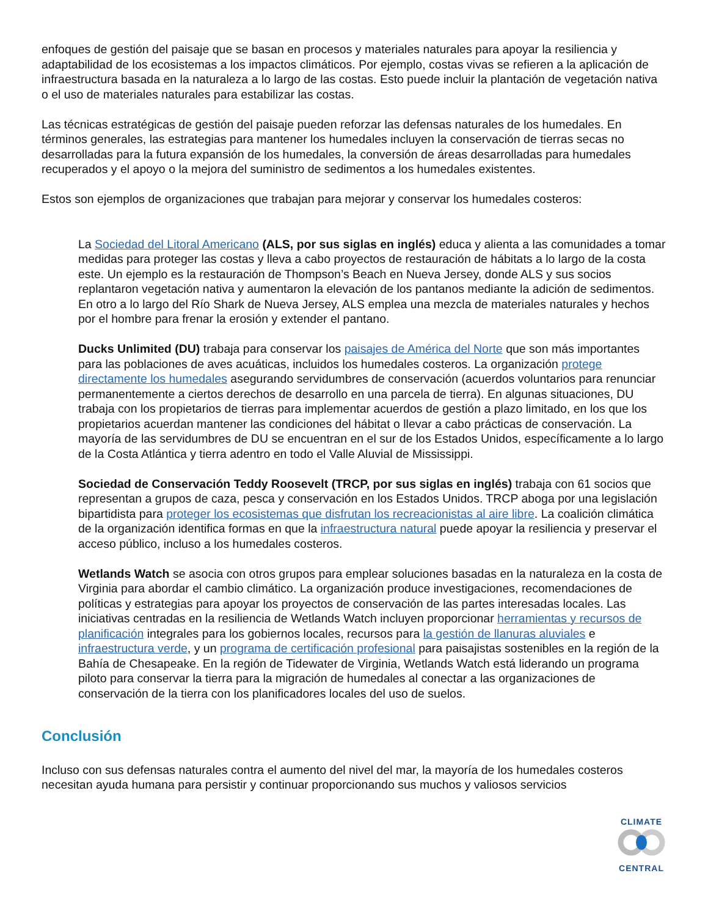enfoques de gestión del paisaje que se basan en procesos y materiales naturales para apoyar la resiliencia y adaptabilidad de los ecosistemas a los impactos climáticos. Por ejemplo, costas vivas se refieren a la aplicación de infraestructura basada en la naturaleza a lo largo de las costas. Esto puede incluir la plantación de vegetación nativa o el uso de materiales naturales para estabilizar las costas.
Las técnicas estratégicas de gestión del paisaje pueden reforzar las defensas naturales de los humedales. En términos generales, las estrategias para mantener los humedales incluyen la conservación de tierras secas no desarrolladas para la futura expansión de los humedales, la conversión de áreas desarrolladas para humedales recuperados y el apoyo o la mejora del suministro de sedimentos a los humedales existentes.
Estos son ejemplos de organizaciones que trabajan para mejorar y conservar los humedales costeros:
La Sociedad del Litoral Americano (ALS, por sus siglas en inglés) educa y alienta a las comunidades a tomar medidas para proteger las costas y lleva a cabo proyectos de restauración de hábitats a lo largo de la costa este. Un ejemplo es la restauración de Thompson’s Beach en Nueva Jersey, donde ALS y sus socios replantaron vegetación nativa y aumentaron la elevación de los pantanos mediante la adición de sedimentos. En otro a lo largo del Río Shark de Nueva Jersey, ALS emplea una mezcla de materiales naturales y hechos por el hombre para frenar la erosión y extender el pantano.
Ducks Unlimited (DU) trabaja para conservar los paisajes de América del Norte que son más importantes para las poblaciones de aves acuáticas, incluidos los humedales costeros. La organización protege directamente los humedales asegurando servidumbres de conservación (acuerdos voluntarios para renunciar permanentemente a ciertos derechos de desarrollo en una parcela de tierra). En algunas situaciones, DU trabaja con los propietarios de tierras para implementar acuerdos de gestión a plazo limitado, en los que los propietarios acuerdan mantener las condiciones del hábitat o llevar a cabo prácticas de conservación. La mayoría de las servidumbres de DU se encuentran en el sur de los Estados Unidos, específicamente a lo largo de la Costa Atlántica y tierra adentro en todo el Valle Aluvial de Mississippi.
Sociedad de Conservación Teddy Roosevelt (TRCP, por sus siglas en inglés) trabaja con 61 socios que representan a grupos de caza, pesca y conservación en los Estados Unidos. TRCP aboga por una legislación bipartidista para proteger los ecosistemas que disfrutan los recreacionistas al aire libre. La coalición climática de la organización identifica formas en que la infraestructura natural puede apoyar la resiliencia y preservar el acceso público, incluso a los humedales costeros.
Wetlands Watch se asocia con otros grupos para emplear soluciones basadas en la naturaleza en la costa de Virginia para abordar el cambio climático. La organización produce investigaciones, recomendaciones de políticas y estrategias para apoyar los proyectos de conservación de las partes interesadas locales. Las iniciativas centradas en la resiliencia de Wetlands Watch incluyen proporcionar herramientas y recursos de planificación integrales para los gobiernos locales, recursos para la gestión de llanuras aluviales e infraestructura verde, y un programa de certificación profesional para paisajistas sostenibles en la región de la Bahía de Chesapeake. En la región de Tidewater de Virginia, Wetlands Watch está liderando un programa piloto para conservar la tierra para la migración de humedales al conectar a las organizaciones de conservación de la tierra con los planificadores locales del uso de suelos.
Conclusión
Incluso con sus defensas naturales contra el aumento del nivel del mar, la mayoría de los humedales costeros necesitan ayuda humana para persistir y continuar proporcionando sus muchos y valiosos servicios
CLIMATE CENTRAL